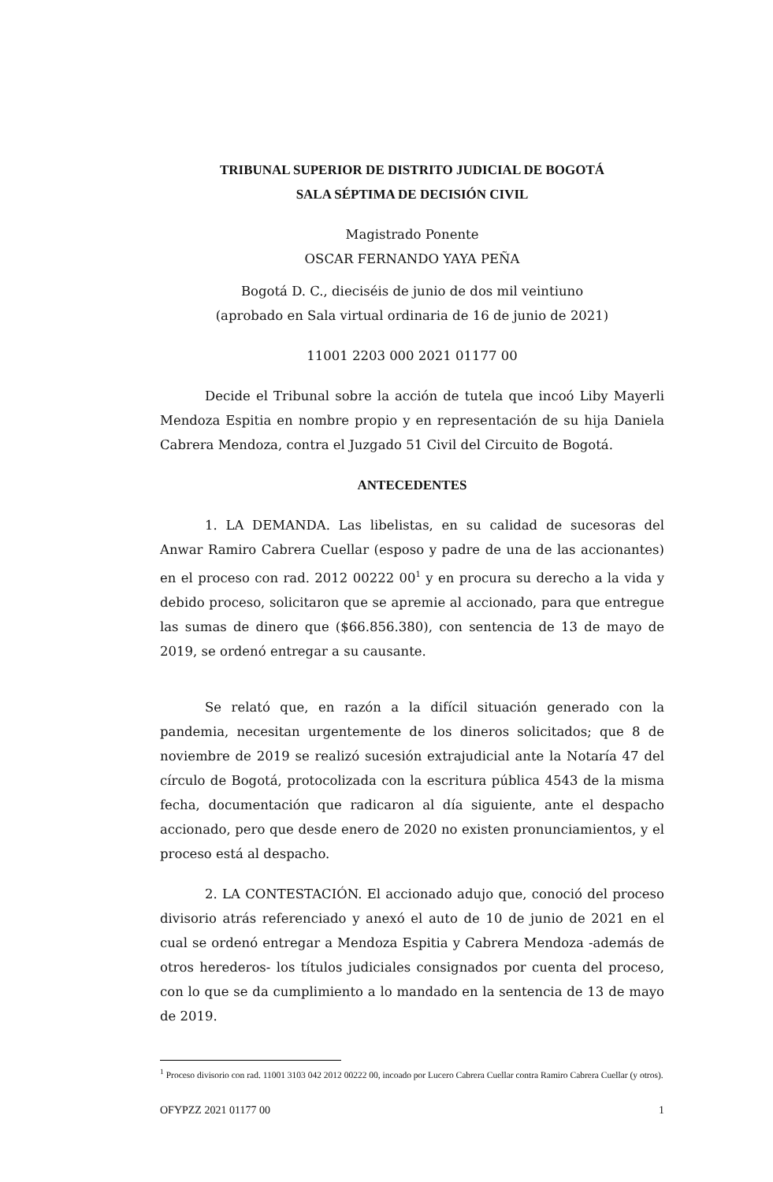TRIBUNAL SUPERIOR DE DISTRITO JUDICIAL DE BOGOTÁ
SALA SÉPTIMA DE DECISIÓN CIVIL
Magistrado Ponente
OSCAR FERNANDO YAYA PEÑA
Bogotá D. C., dieciséis de junio de dos mil veintiuno
(aprobado en Sala virtual ordinaria de 16 de junio de 2021)
11001 2203 000 2021 01177 00
Decide el Tribunal sobre la acción de tutela que incoó Liby Mayerli Mendoza Espitia en nombre propio y en representación de su hija Daniela Cabrera Mendoza, contra el Juzgado 51 Civil del Circuito de Bogotá.
ANTECEDENTES
1. LA DEMANDA. Las libelistas, en su calidad de sucesoras del Anwar Ramiro Cabrera Cuellar (esposo y padre de una de las accionantes) en el proceso con rad. 2012 00222 00<sup>1</sup> y en procura su derecho a la vida y debido proceso, solicitaron que se apremie al accionado, para que entregue las sumas de dinero que ($66.856.380), con sentencia de 13 de mayo de 2019, se ordenó entregar a su causante.
Se relató que, en razón a la difícil situación generado con la pandemia, necesitan urgentemente de los dineros solicitados; que 8 de noviembre de 2019 se realizó sucesión extrajudicial ante la Notaría 47 del círculo de Bogotá, protocolizada con la escritura pública 4543 de la misma fecha, documentación que radicaron al día siguiente, ante el despacho accionado, pero que desde enero de 2020 no existen pronunciamientos, y el proceso está al despacho.
2. LA CONTESTACIÓN. El accionado adujo que, conoció del proceso divisorio atrás referenciado y anexó el auto de 10 de junio de 2021 en el cual se ordenó entregar a Mendoza Espitia y Cabrera Mendoza -además de otros herederos- los títulos judiciales consignados por cuenta del proceso, con lo que se da cumplimiento a lo mandado en la sentencia de 13 de mayo de 2019.
<sup>1</sup> Proceso divisorio con rad. 11001 3103 042 2012 00222 00, incoado por Lucero Cabrera Cuellar contra Ramiro Cabrera Cuellar (y otros).
OFYPZZ 2021 01177 00 1